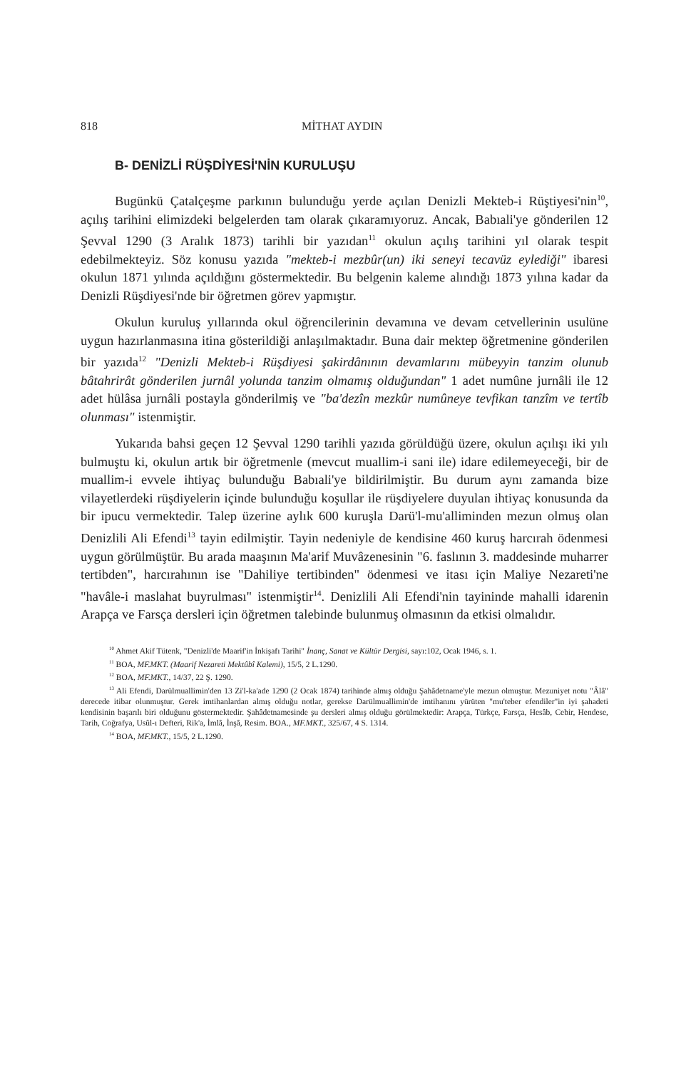818 MİTHAT AYDIN
B- DENİZLİ RÜŞDİYESİ'NİN KURULUŞU
Bugünkü Çatalçeşme parkının bulunduğu yerde açılan Denizli Mekteb-i Rüştiyesi'nin<sup>10</sup>, açılış tarihini elimizdeki belgelerden tam olarak çıkaramıyoruz. Ancak, Babıali'ye gönderilen 12 Şevval 1290 (3 Aralık 1873) tarihli bir yazıdan<sup>11</sup> okulun açılış tarihini yıl olarak tespit edebilmekteyiz. Söz konusu yazıda "mekteb-i mezbûr(un) iki seneyi tecavüz eylediği" ibaresi okulun 1871 yılında açıldığını göstermektedir. Bu belgenin kaleme alındığı 1873 yılına kadar da Denizli Rüşdiyesi'nde bir öğretmen görev yapmıştır.
Okulun kuruluş yıllarında okul öğrencilerinin devamına ve devam cetvellerinin usulüne uygun hazırlanmasına itina gösterildiği anlaşılmaktadır. Buna dair mektep öğretmenine gönderilen bir yazıda<sup>12</sup> "Denizli Mekteb-i Rüşdiyesi şakirdânının devamlarını mübeyyin tanzim olunub bâtahrirât gönderilen jurnâl yolunda tanzim olmamış olduğundan" 1 adet numûne jurnâli ile 12 adet hülâsa jurnâli postayla gönderilmiş ve "ba'dezîn mezkûr numûneye tevfikan tanzîm ve tertîb olunması" istenmiştir.
Yukarıda bahsi geçen 12 Şevval 1290 tarihli yazıda görüldüğü üzere, okulun açılışı iki yılı bulmuştu ki, okulun artık bir öğretmenle (mevcut muallim-i sani ile) idare edilemeyeceği, bir de muallim-i evvele ihtiyaç bulunduğu Babıali'ye bildirilmiştir. Bu durum aynı zamanda bize vilayetlerdeki rüşdiyelerin içinde bulunduğu koşullar ile rüşdiyelere duyulan ihtiyaç konusunda da bir ipucu vermektedir. Talep üzerine aylık 600 kuruşla Darü'l-mu'alliminden mezun olmuş olan Denizlili Ali Efendi<sup>13</sup> tayin edilmiştir. Tayin nedeniyle de kendisine 460 kuruş harcırah ödenmesi uygun görülmüştür. Bu arada maaşının Ma'arif Muvâzenesinin "6. faslının 3. maddesinde muharrer tertibden", harcırahının ise "Dahiliye tertibinden" ödenmesi ve itası için Maliye Nezareti'ne "havâle-i maslahat buyrulması" istenmiştir<sup>14</sup>. Denizlili Ali Efendi'nin tayininde mahalli idarenin Arapça ve Farsça dersleri için öğretmen talebinde bulunmuş olmasının da etkisi olmalıdır.
<sup>10</sup> Ahmet Akif Tütenk, "Denizli'de Maarif'in İnkişafı Tarihi" İnanç, Sanat ve Kültür Dergisi, sayı:102, Ocak 1946, s. 1.
<sup>11</sup> BOA, MF.MKT. (Maarif Nezareti Mektûbî Kalemi), 15/5, 2 L.1290.
<sup>12</sup> BOA, MF.MKT., 14/37, 22 Ş. 1290.
<sup>13</sup> Ali Efendi, Darülmuallimin'den 13 Zi'l-ka'ade 1290 (2 Ocak 1874) tarihinde almış olduğu Şahâdetname'yle mezun olmuştur. Mezuniyet notu "Âlâ" derecede itibar olunmuştur. Gerek imtihanlardan almış olduğu notlar, gerekse Darülmuallimin'de imtihanını yürüten "mu'teber efendiler"in iyi şahadeti kendisinin başarılı biri olduğunu göstermektedir. Şahâdetnamesinde şu dersleri almış olduğu görülmektedir: Arapça, Türkçe, Farsça, Hesâb, Cebir, Hendese, Tarih, Coğrafya, Usûl-ı Defteri, Rik'a, İmlâ, İnşâ, Resim. BOA., MF.MKT., 325/67, 4 S. 1314.
<sup>14</sup> BOA, MF.MKT., 15/5, 2 L.1290.